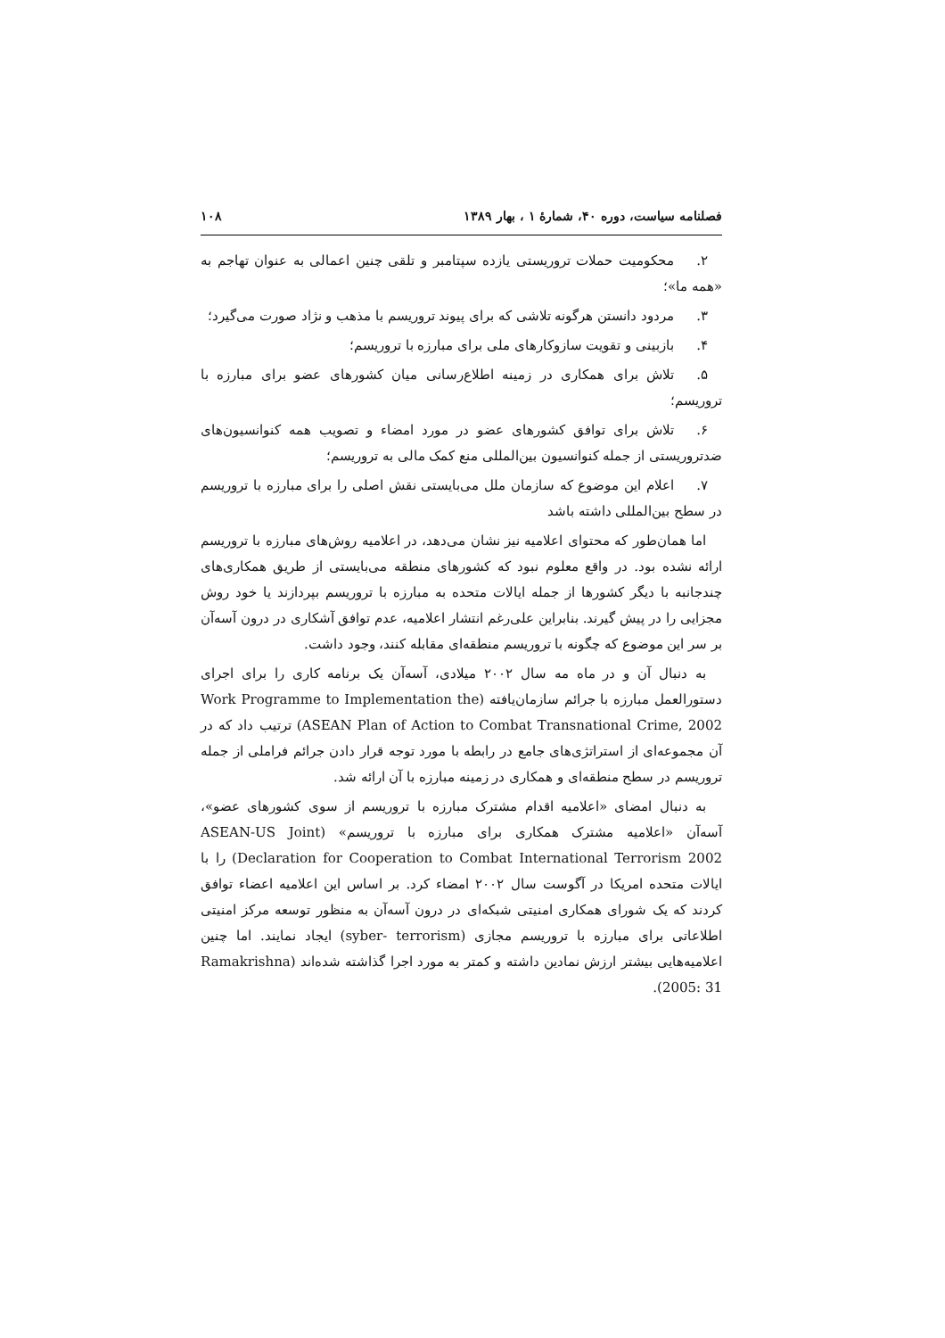فصلنامه سیاست، دوره ۴۰، شمارهٔ ۱ ، بهار ۱۳۸۹ ۱۰۸
۲. محکومیت حملات تروریستی یازده سپتامبر و تلقی چنین اعمالی به عنوان تهاجم به «همه ما»؛
۳. مردود دانستن هرگونه تلاشی که برای پیوند تروریسم با مذهب و نژاد صورت می‌گیرد؛
۴. بازبینی و تقویت سازوکارهای ملی برای مبارزه با تروریسم؛
۵. تلاش برای همکاری در زمینه اطلاع‌رسانی میان کشورهای عضو برای مبارزه با تروریسم؛
۶. تلاش برای توافق کشورهای عضو در مورد امضاء و تصویب همه کنوانسیون‌های ضدتروریستی از جمله کنوانسیون بین‌المللی منع کمک مالی به تروریسم؛
۷. اعلام این موضوع که سازمان ملل می‌بایستی نقش اصلی را برای مبارزه با تروریسم در سطح بین‌المللی داشته باشد
اما همان‌طور که محتوای اعلامیه نیز نشان می‌دهد، در اعلامیه روش‌های مبارزه با تروریسم ارائه نشده بود. در واقع معلوم نبود که کشورهای منطقه می‌بایستی از طریق همکاری‌های چندجانبه با دیگر کشورها از جمله ایالات متحده به مبارزه با تروریسم بپردازند یا خود روش مجزایی را در پیش گیرند. بنابراین علی‌رغم انتشار اعلامیه، عدم توافق آشکاری در درون آسه‌آن بر سر این موضوع که چگونه با تروریسم منطقه‌ای مقابله کنند، وجود داشت.
به دنبال آن و در ماه مه سال ۲۰۰۲ میلادی، آسه‌آن یک برنامه کاری را برای اجرای دستورالعمل مبارزه با جرائم سازمان‌یافته (Work Programme to Implementation the ASEAN Plan of Action to Combat Transnational Crime, 2002) ترتیب داد که در آن مجموعه‌ای از استراتژی‌های جامع در رابطه با مورد توجه قرار دادن جرائم فراملی از جمله تروریسم در سطح منطقه‌ای و همکاری در زمینه مبارزه با آن ارائه شد.
به دنبال امضای «اعلامیه اقدام مشترک مبارزه با تروریسم از سوی کشورهای عضو»، آسه‌آن «اعلامیه مشترک همکاری برای مبارزه با تروریسم» (ASEAN-US Joint Declaration for Cooperation to Combat International Terrorism 2002) را با ایالات متحده امریکا در آگوست سال ۲۰۰۲ امضاء کرد. بر اساس این اعلامیه اعضاء توافق کردند که یک شورای همکاری امنیتی شبکه‌ای در درون آسه‌آن به منظور توسعه مرکز امنیتی اطلاعاتی برای مبارزه با تروریسم مجازی (syber- terrorism) ایجاد نمایند. اما چنین اعلامیه‌هایی بیشتر ارزش نمادین داشته و کمتر به مورد اجرا گذاشته شده‌اند (Ramakrishna 2005: 31).